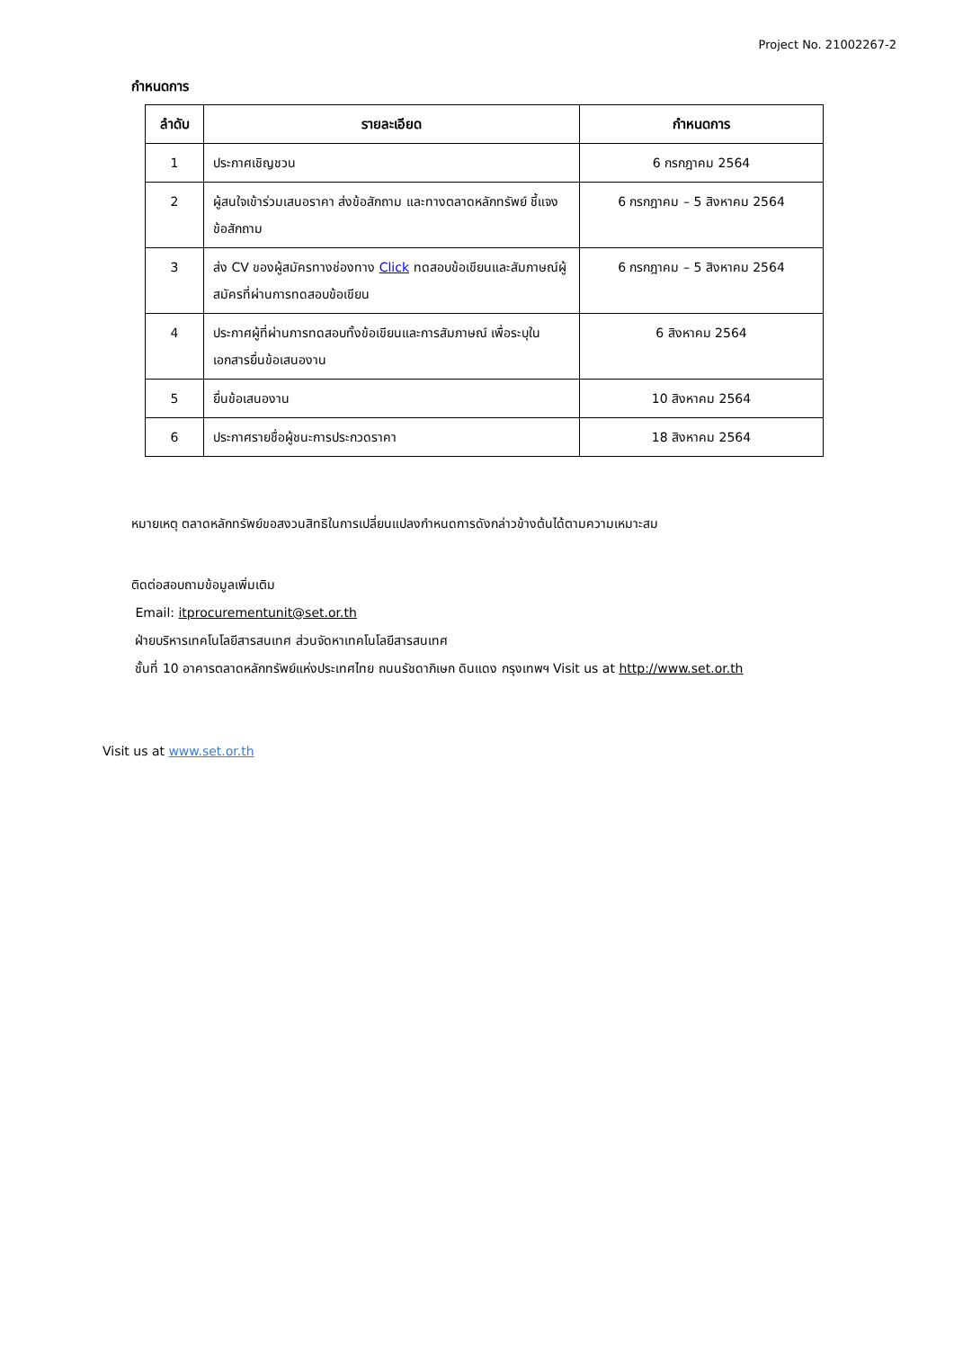Project No. 21002267-2
กำหนดการ
| ลำดับ | รายละเอียด | กำหนดการ |
| --- | --- | --- |
| 1 | ประกาศเชิญชวน | 6 กรกฎาคม 2564 |
| 2 | ผู้สนใจเข้าร่วมเสนอราคา ส่งข้อสักถาม และทางตลาดหลักทรัพย์ ชี้แจงข้อสักถาม | 6 กรกฎาคม – 5 สิงหาคม 2564 |
| 3 | ส่ง CV ของผู้สมัครทางช่องทาง Click ทดสอบข้อเขียนและสัมภาษณ์ผู้สมัครที่ผ่านการทดสอบข้อเขียน | 6 กรกฎาคม – 5 สิงหาคม 2564 |
| 4 | ประกาศผู้ที่ผ่านการทดสอบทั้งข้อเขียนและการสัมภาษณ์ เพื่อระบุในเอกสารยื่นข้อเสนองาน | 6 สิงหาคม 2564 |
| 5 | ยื่นข้อเสนองาน | 10 สิงหาคม 2564 |
| 6 | ประกาศรายชื่อผู้ชนะการประกวดราคา | 18 สิงหาคม 2564 |
หมายเหตุ ตลาดหลักทรัพย์ขอสงวนสิทธิในการเปลี่ยนแปลงกำหนดการดังกล่าวข้างต้นได้ตามความเหมาะสม
ติดต่อสอบถามข้อมูลเพิ่มเติม
Email: itprocurementunit@set.or.th
ฝ่ายบริหารเทคโนโลยีสารสนเทศ ส่วนจัดหาเทคโนโลยีสารสนเทศ
ชั้นที่ 10 อาคารตลาดหลักทรัพย์แห่งประเทศไทย ถนนรัชดาภิเษก ดินแดง กรุงเทพฯ Visit us at http://www.set.or.th
Visit us at www.set.or.th